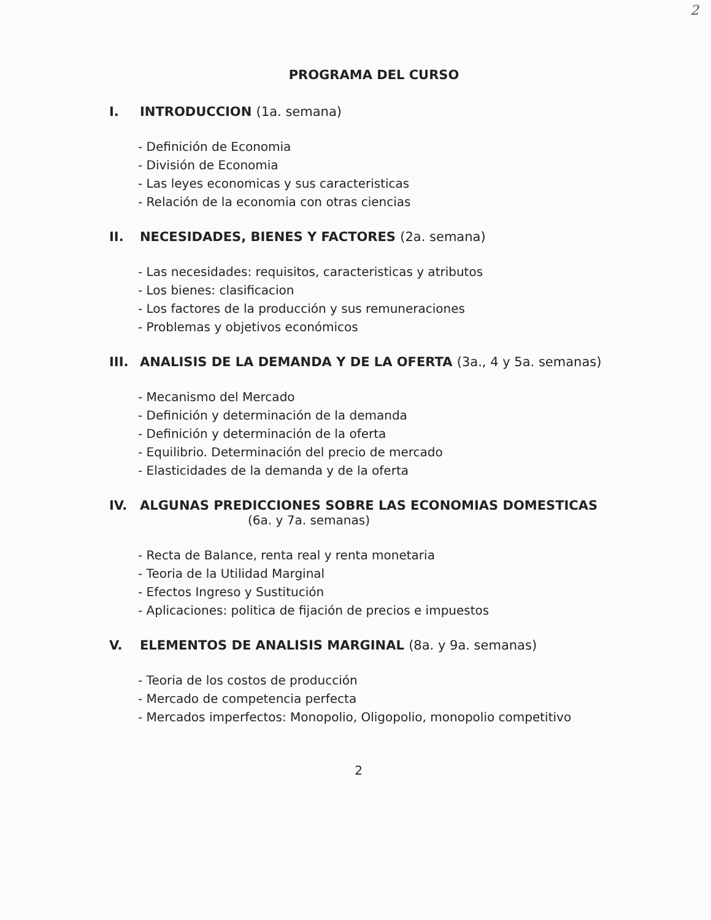2
PROGRAMA DEL CURSO
I. INTRODUCCION (1a. semana)
- Definición de Economia
- División de Economia
- Las leyes economicas y sus caracteristicas
- Relación de la economia con otras ciencias
II. NECESIDADES, BIENES Y FACTORES (2a. semana)
- Las necesidades: requisitos, caracteristicas y atributos
- Los bienes: clasificacion
- Los factores de la producción y sus remuneraciones
- Problemas y objetivos económicos
III. ANALISIS DE LA DEMANDA Y DE LA OFERTA (3a., 4 y 5a. semanas)
- Mecanismo del Mercado
- Definición y determinación de la demanda
- Definición y determinación de la oferta
- Equilibrio. Determinación del precio de mercado
- Elasticidades de la demanda y de la oferta
IV. ALGUNAS PREDICCIONES SOBRE LAS ECONOMIAS DOMESTICAS
(6a. y 7a. semanas)
- Recta de Balance, renta real y renta monetaria
- Teoria de la Utilidad Marginal
- Efectos Ingreso y Sustitución
- Aplicaciones: politica de fijación de precios e impuestos
V. ELEMENTOS DE ANALISIS MARGINAL (8a. y 9a. semanas)
- Teoria de los costos de producción
- Mercado de competencia perfecta
- Mercados imperfectos: Monopolio, Oligopolio, monopolio competitivo
2